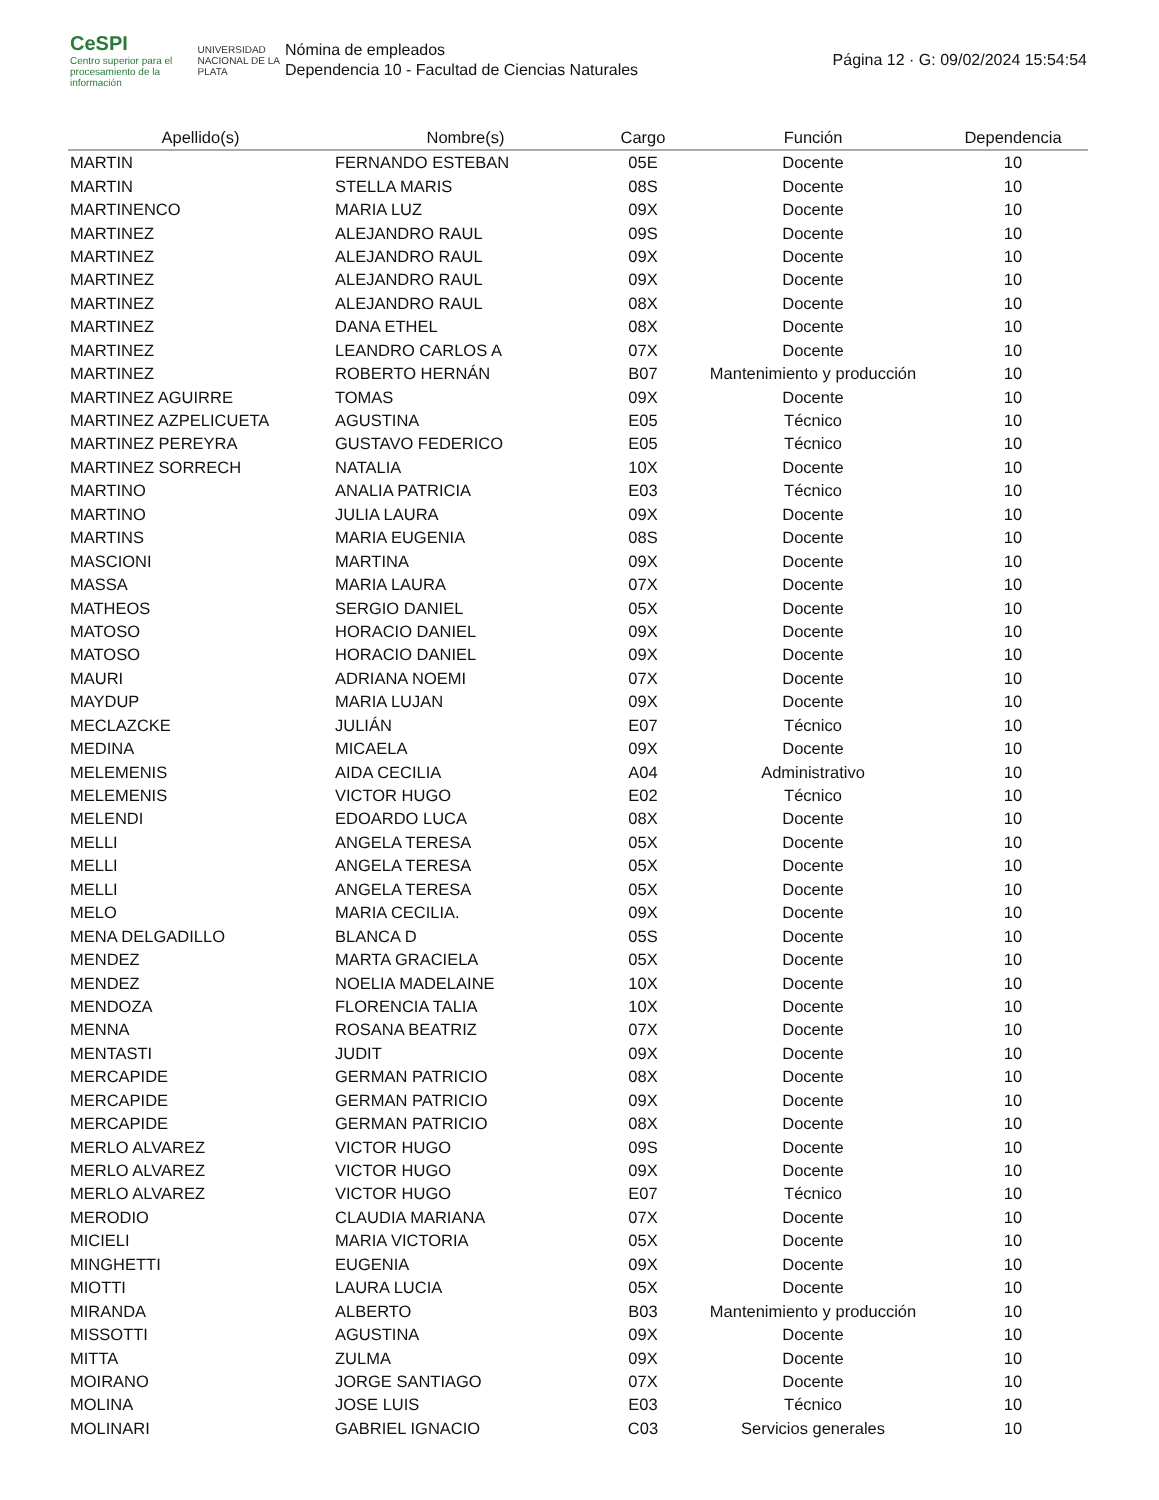CeSPI
Centro superior para el procesamiento de la información
UNIVERSIDAD NACIONAL DE LA PLATA
Nómina de empleados
Dependencia 10 - Facultad de Ciencias Naturales
Página 12 · G: 09/02/2024 15:54:54
| Apellido(s) | Nombre(s) | Cargo | Función | Dependencia |
| --- | --- | --- | --- | --- |
| MARTIN | FERNANDO ESTEBAN | 05E | Docente | 10 |
| MARTIN | STELLA MARIS | 08S | Docente | 10 |
| MARTINENCO | MARIA LUZ | 09X | Docente | 10 |
| MARTINEZ | ALEJANDRO RAUL | 09S | Docente | 10 |
| MARTINEZ | ALEJANDRO RAUL | 09X | Docente | 10 |
| MARTINEZ | ALEJANDRO RAUL | 09X | Docente | 10 |
| MARTINEZ | ALEJANDRO RAUL | 08X | Docente | 10 |
| MARTINEZ | DANA ETHEL | 08X | Docente | 10 |
| MARTINEZ | LEANDRO CARLOS A | 07X | Docente | 10 |
| MARTINEZ | ROBERTO HERNÁN | B07 | Mantenimiento y producción | 10 |
| MARTINEZ AGUIRRE | TOMAS | 09X | Docente | 10 |
| MARTINEZ AZPELICUETA | AGUSTINA | E05 | Técnico | 10 |
| MARTINEZ PEREYRA | GUSTAVO FEDERICO | E05 | Técnico | 10 |
| MARTINEZ SORRECH | NATALIA | 10X | Docente | 10 |
| MARTINO | ANALIA PATRICIA | E03 | Técnico | 10 |
| MARTINO | JULIA LAURA | 09X | Docente | 10 |
| MARTINS | MARIA EUGENIA | 08S | Docente | 10 |
| MASCIONI | MARTINA | 09X | Docente | 10 |
| MASSA | MARIA LAURA | 07X | Docente | 10 |
| MATHEOS | SERGIO DANIEL | 05X | Docente | 10 |
| MATOSO | HORACIO DANIEL | 09X | Docente | 10 |
| MATOSO | HORACIO DANIEL | 09X | Docente | 10 |
| MAURI | ADRIANA NOEMI | 07X | Docente | 10 |
| MAYDUP | MARIA LUJAN | 09X | Docente | 10 |
| MECLAZCKE | JULIÁN | E07 | Técnico | 10 |
| MEDINA | MICAELA | 09X | Docente | 10 |
| MELEMENIS | AIDA CECILIA | A04 | Administrativo | 10 |
| MELEMENIS | VICTOR HUGO | E02 | Técnico | 10 |
| MELENDI | EDOARDO LUCA | 08X | Docente | 10 |
| MELLI | ANGELA TERESA | 05X | Docente | 10 |
| MELLI | ANGELA TERESA | 05X | Docente | 10 |
| MELLI | ANGELA TERESA | 05X | Docente | 10 |
| MELO | MARIA CECILIA. | 09X | Docente | 10 |
| MENA DELGADILLO | BLANCA D | 05S | Docente | 10 |
| MENDEZ | MARTA GRACIELA | 05X | Docente | 10 |
| MENDEZ | NOELIA MADELAINE | 10X | Docente | 10 |
| MENDOZA | FLORENCIA TALIA | 10X | Docente | 10 |
| MENNA | ROSANA BEATRIZ | 07X | Docente | 10 |
| MENTASTI | JUDIT | 09X | Docente | 10 |
| MERCAPIDE | GERMAN PATRICIO | 08X | Docente | 10 |
| MERCAPIDE | GERMAN PATRICIO | 09X | Docente | 10 |
| MERCAPIDE | GERMAN PATRICIO | 08X | Docente | 10 |
| MERLO ALVAREZ | VICTOR HUGO | 09S | Docente | 10 |
| MERLO ALVAREZ | VICTOR HUGO | 09X | Docente | 10 |
| MERLO ALVAREZ | VICTOR HUGO | E07 | Técnico | 10 |
| MERODIO | CLAUDIA MARIANA | 07X | Docente | 10 |
| MICIELI | MARIA VICTORIA | 05X | Docente | 10 |
| MINGHETTI | EUGENIA | 09X | Docente | 10 |
| MIOTTI | LAURA LUCIA | 05X | Docente | 10 |
| MIRANDA | ALBERTO | B03 | Mantenimiento y producción | 10 |
| MISSOTTI | AGUSTINA | 09X | Docente | 10 |
| MITTA | ZULMA | 09X | Docente | 10 |
| MOIRANO | JORGE SANTIAGO | 07X | Docente | 10 |
| MOLINA | JOSE LUIS | E03 | Técnico | 10 |
| MOLINARI | GABRIEL IGNACIO | C03 | Servicios generales | 10 |